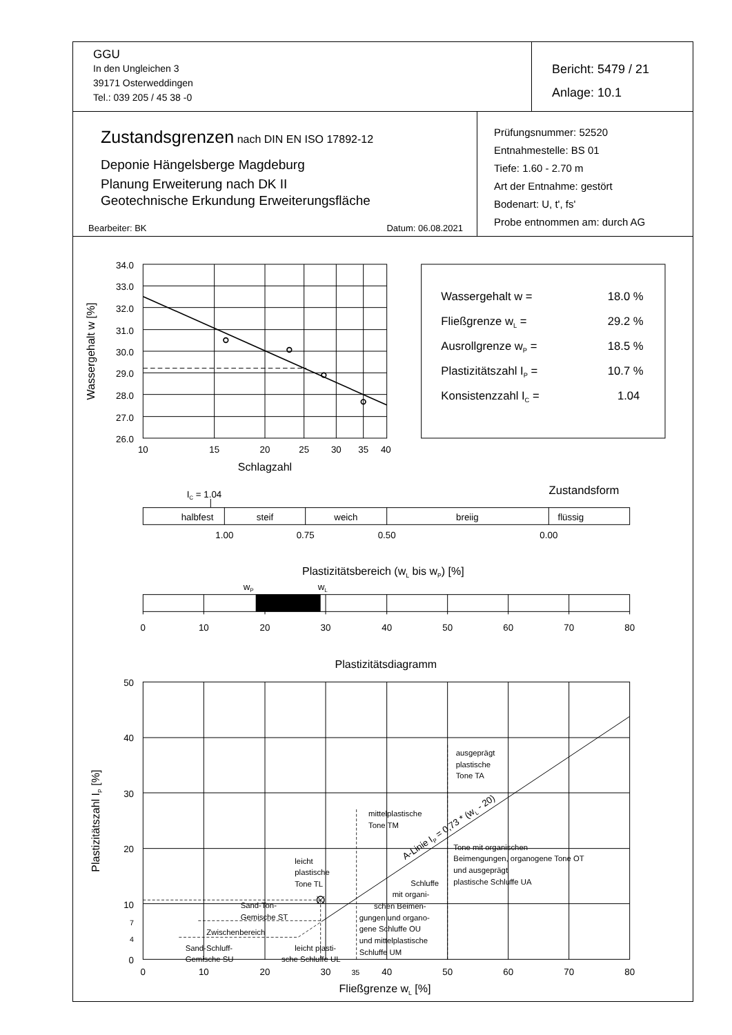| GGU In den Ungleichen 3 39171 Osterweddingen Tel.: 039 205 / 45 38 -0 | Bericht: 5479 / 21 Anlage: 10.1 |
| Zustandsgrenzen nach DIN EN ISO 17892-12 Deponie Hängelsberge Magdeburg Planung Erweiterung nach DK II Geotechnische Erkundung Erweiterungsfläche Bearbeiter: BK Datum: 06.08.2021 | Prüfungsnummer: 52520 Entnahmestelle: BS 01 Tiefe: 1.60 - 2.70 m Art der Entnahme: gestört Bodenart: U, t', fs' Probe entnommen am: durch AG |
34.0
33.0
32.0
31.0
30.0
29.0
28.0
27.0
26.0
Wassergehalt w [%]
10
15
20
25
30
35
40
Schlagzahl
Wassergehalt w =
18.0 %
Fließgrenze wL =
29.2 %
Ausrollgrenze wP =
18.5 %
Plastizitätszahl IP =
10.7 %
Konsistenzzahl IC =
1.04
IC = 1.04
Zustandsform
halbfest
steif
weich
breiig
flüssig
1.00
0.75
0.50
0.00
Plastizitätsbereich (wL bis wP) [%]
wP
wL
0
10
20
30
40
50
60
70
80
Plastizitätsdiagramm
50
40
30
20
10
7
4
0
Plastizitätszahl IP [%]
ausgeprägt
plastische
Tone TA
mittelplastische
Tone TM
Tone mit organischen
Beimengungen, organogene Tone OT
und ausgeprägt
plastische Schluffe UA
leicht
plastische
Tone TL
Schluffe
mit organi-
schen Beimen-
gungen und organo-
gene Schluffe OU
und mittelplastische
Schluffe UM
Sand-Ton-
Gemische ST
Zwischenbereich
Sand-Schluff-
Gemische SU
leicht plasti-
sche Schluffe UL
A-Linie IP = 0,73 * (wL - 20)
0
10
20
30
35
40
50
60
70
80
Fließgrenze wL [%]